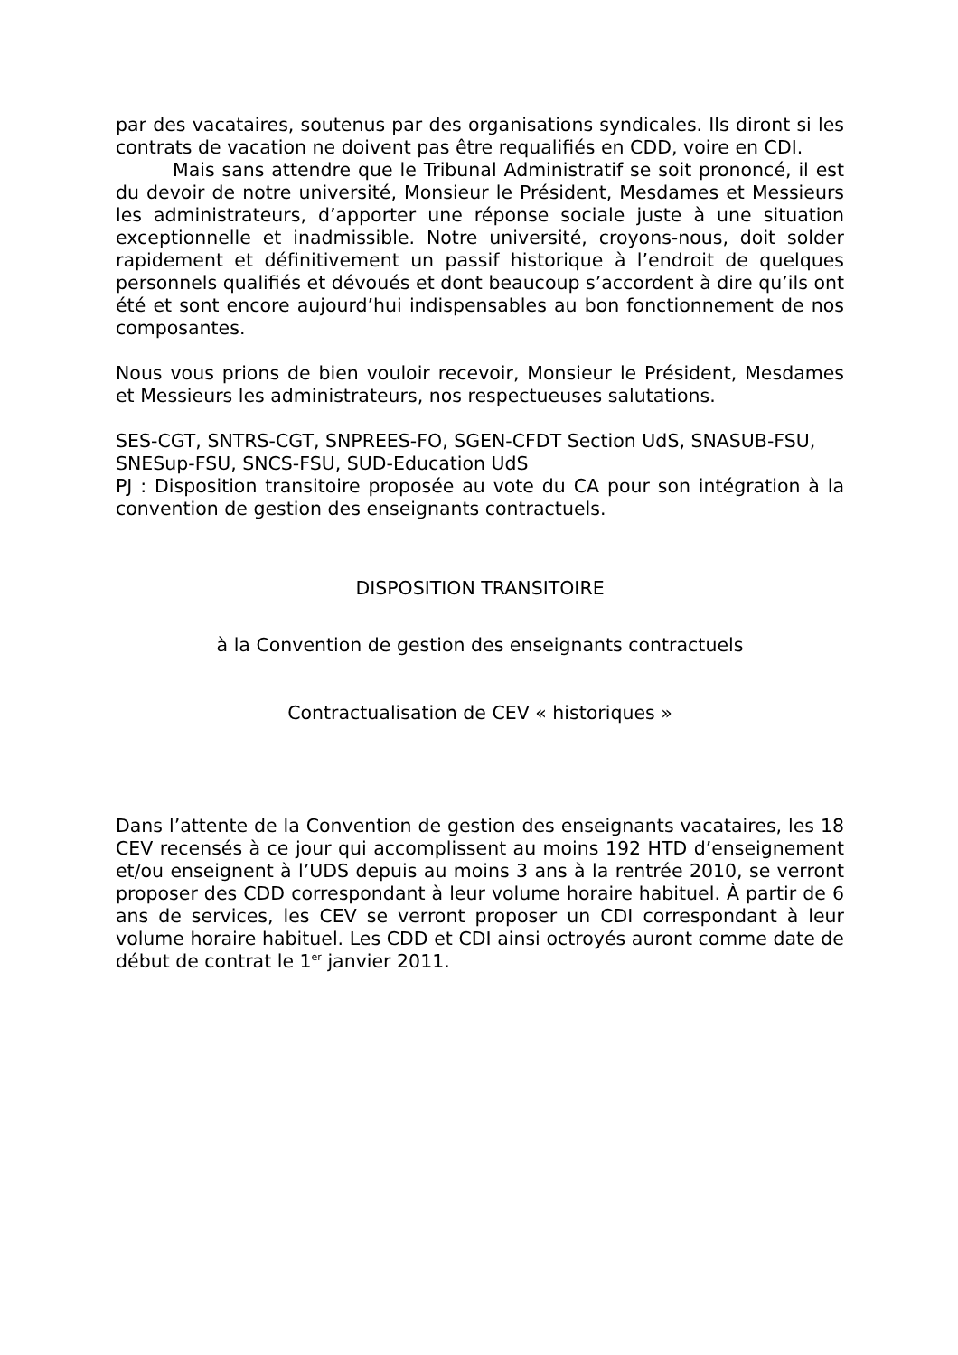par des vacataires, soutenus par des organisations syndicales. Ils diront si les contrats de vacation ne doivent pas être requalifiés en CDD, voire en CDI.
Mais sans attendre que le Tribunal Administratif se soit prononcé, il est du devoir de notre université, Monsieur le Président, Mesdames et Messieurs les administrateurs, d’apporter une réponse sociale juste à une situation exceptionnelle et inadmissible. Notre université, croyons-nous, doit solder rapidement et définitivement un passif historique à l’endroit de quelques personnels qualifiés et dévoués et dont beaucoup s’accordent à dire qu’ils ont été et sont encore aujourd’hui indispensables au bon fonctionnement de nos composantes.
Nous vous prions de bien vouloir recevoir, Monsieur le Président, Mesdames et Messieurs les administrateurs, nos respectueuses salutations.
SES-CGT, SNTRS-CGT, SNPREES-FO, SGEN-CFDT Section UdS, SNASUB-FSU, SNESup-FSU, SNCS-FSU, SUD-Education UdS
PJ : Disposition transitoire proposée au vote du CA pour son intégration à la convention de gestion des enseignants contractuels.
DISPOSITION TRANSITOIRE
à la Convention de gestion des enseignants contractuels
Contractualisation de CEV « historiques »
Dans l’attente de la Convention de gestion des enseignants vacataires, les 18 CEV recensés à ce jour qui accomplissent au moins 192 HTD d’enseignement et/ou enseignent à l’UDS depuis au moins 3 ans à la rentrée 2010, se verront proposer des CDD correspondant à leur volume horaire habituel. À partir de 6 ans de services, les CEV se verront proposer un CDI correspondant à leur volume horaire habituel. Les CDD et CDI ainsi octroyés auront comme date de début de contrat le 1<sup>er</sup> janvier 2011.